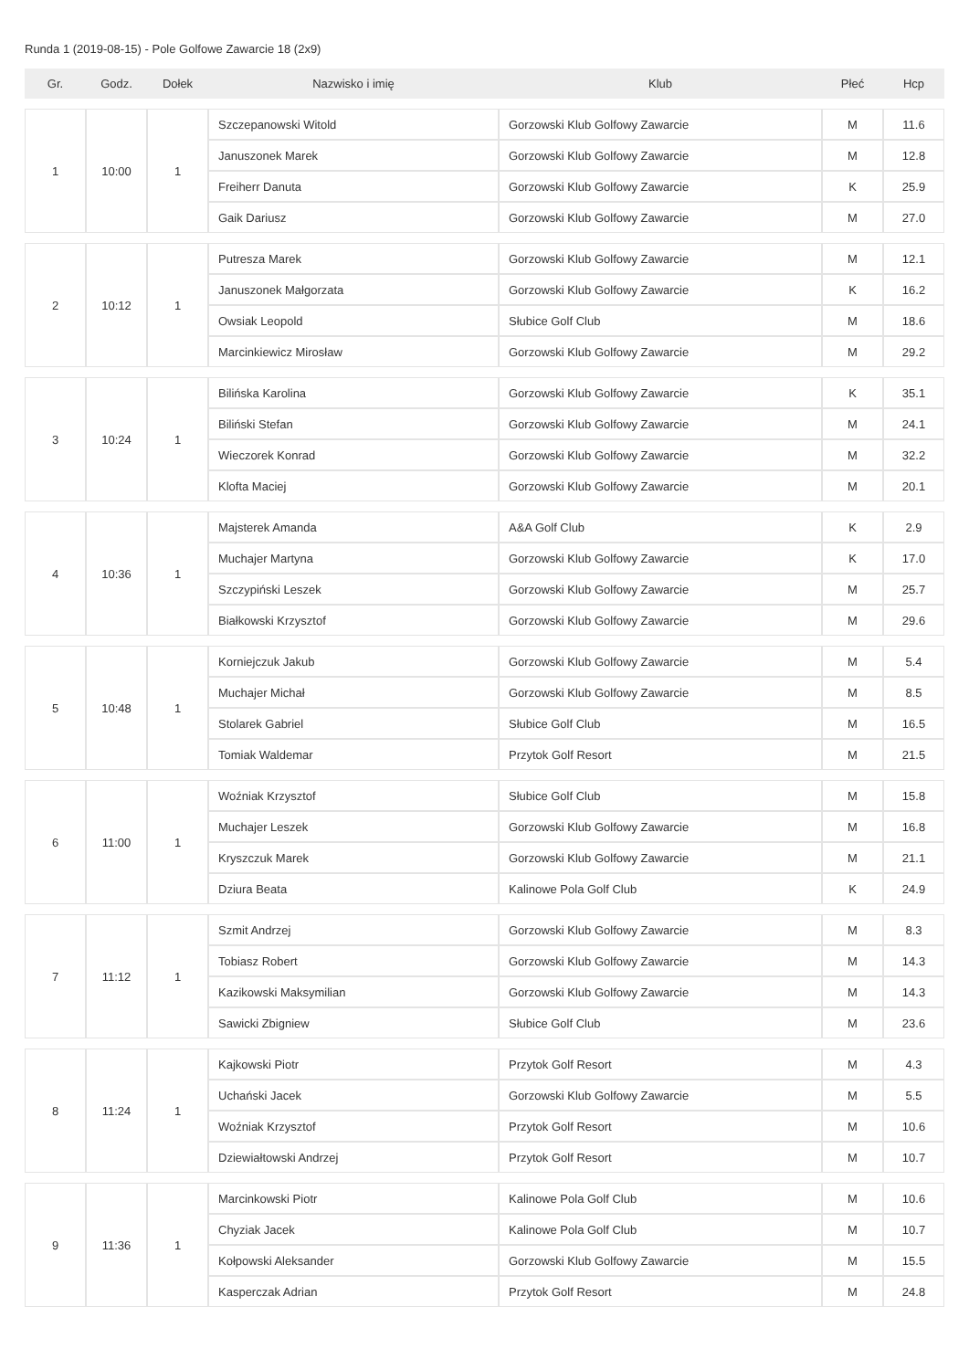Runda 1 (2019-08-15) - Pole Golfowe Zawarcie 18 (2x9)
| Gr. | Godz. | Dołek | Nazwisko i imię | Klub | Płeć | Hcp |
| --- | --- | --- | --- | --- | --- | --- |
| 1 | 10:00 | 1 | Szczepanowski Witold | Gorzowski Klub Golfowy Zawarcie | M | 11.6 |
| | | | Januszonek Marek | Gorzowski Klub Golfowy Zawarcie | M | 12.8 |
| | | | Freiherr Danuta | Gorzowski Klub Golfowy Zawarcie | K | 25.9 |
| | | | Gaik Dariusz | Gorzowski Klub Golfowy Zawarcie | M | 27.0 |
| 2 | 10:12 | 1 | Putresza Marek | Gorzowski Klub Golfowy Zawarcie | M | 12.1 |
| | | | Januszonek Małgorzata | Gorzowski Klub Golfowy Zawarcie | K | 16.2 |
| | | | Owsiak Leopold | Słubice Golf Club | M | 18.6 |
| | | | Marcinkiewicz Mirosław | Gorzowski Klub Golfowy Zawarcie | M | 29.2 |
| 3 | 10:24 | 1 | Bilińska Karolina | Gorzowski Klub Golfowy Zawarcie | K | 35.1 |
| | | | Biliński Stefan | Gorzowski Klub Golfowy Zawarcie | M | 24.1 |
| | | | Wieczorek Konrad | Gorzowski Klub Golfowy Zawarcie | M | 32.2 |
| | | | Klofta Maciej | Gorzowski Klub Golfowy Zawarcie | M | 20.1 |
| 4 | 10:36 | 1 | Majsterek Amanda | A&A Golf Club | K | 2.9 |
| | | | Muchajer Martyna | Gorzowski Klub Golfowy Zawarcie | K | 17.0 |
| | | | Szczypiński Leszek | Gorzowski Klub Golfowy Zawarcie | M | 25.7 |
| | | | Białkowski Krzysztof | Gorzowski Klub Golfowy Zawarcie | M | 29.6 |
| 5 | 10:48 | 1 | Korniejczuk Jakub | Gorzowski Klub Golfowy Zawarcie | M | 5.4 |
| | | | Muchajer Michał | Gorzowski Klub Golfowy Zawarcie | M | 8.5 |
| | | | Stolarek Gabriel | Słubice Golf Club | M | 16.5 |
| | | | Tomiak Waldemar | Przytok Golf Resort | M | 21.5 |
| 6 | 11:00 | 1 | Woźniak Krzysztof | Słubice Golf Club | M | 15.8 |
| | | | Muchajer Leszek | Gorzowski Klub Golfowy Zawarcie | M | 16.8 |
| | | | Kryszczuk Marek | Gorzowski Klub Golfowy Zawarcie | M | 21.1 |
| | | | Dziura Beata | Kalinowe Pola Golf Club | K | 24.9 |
| 7 | 11:12 | 1 | Szmit Andrzej | Gorzowski Klub Golfowy Zawarcie | M | 8.3 |
| | | | Tobiasz Robert | Gorzowski Klub Golfowy Zawarcie | M | 14.3 |
| | | | Kazikowski Maksymilian | Gorzowski Klub Golfowy Zawarcie | M | 14.3 |
| | | | Sawicki Zbigniew | Słubice Golf Club | M | 23.6 |
| 8 | 11:24 | 1 | Kajkowski Piotr | Przytok Golf Resort | M | 4.3 |
| | | | Uchański Jacek | Gorzowski Klub Golfowy Zawarcie | M | 5.5 |
| | | | Woźniak Krzysztof | Przytok Golf Resort | M | 10.6 |
| | | | Dziewiałtowski Andrzej | Przytok Golf Resort | M | 10.7 |
| 9 | 11:36 | 1 | Marcinkowski Piotr | Kalinowe Pola Golf Club | M | 10.6 |
| | | | Chyziak Jacek | Kalinowe Pola Golf Club | M | 10.7 |
| | | | Kołpowski Aleksander | Gorzowski Klub Golfowy Zawarcie | M | 15.5 |
| | | | Kasperczak Adrian | Przytok Golf Resort | M | 24.8 |